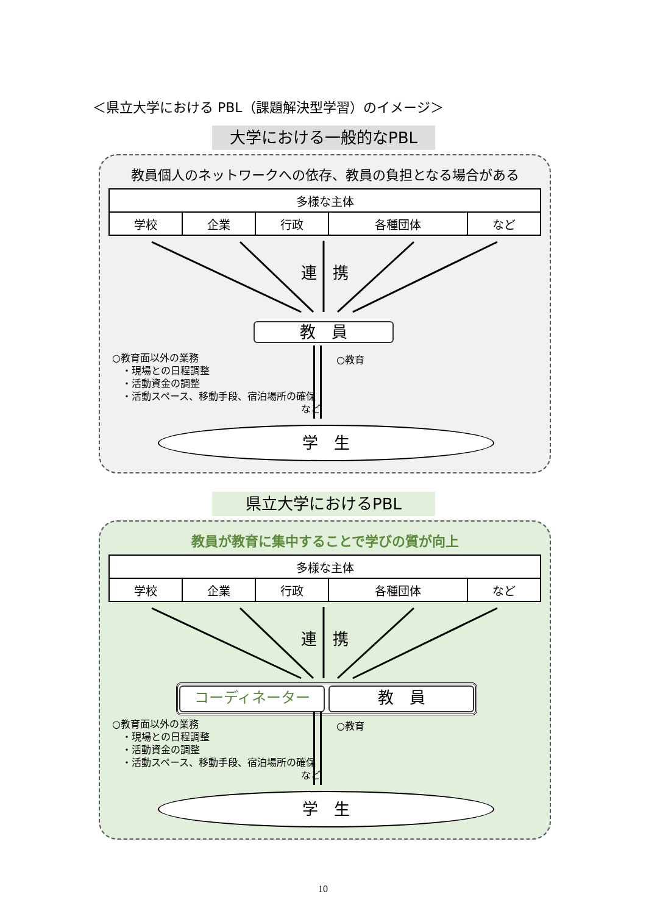＜県立大学における PBL（課題解決型学習）のイメージ＞
大学における一般的なPBL
教員個人のネットワークへの依存、教員の負担となる場合がある
| 多様な主体 | | | | |
| 学校 | 企業 | 行政 | 各種団体 | など |
連　携
教　員
○教育面以外の業務
　・現場との日程調整
　・活動資金の調整
　・活動スペース、移動手段、宿泊場所の確保
など
○教育
学　生
県立大学におけるPBL
教員が教育に集中することで学びの質が向上
| 多様な主体 | | | | |
| 学校 | 企業 | 行政 | 各種団体 | など |
連　携
コーディネーター 教　員
○教育面以外の業務
　・現場との日程調整
　・活動資金の調整
　・活動スペース、移動手段、宿泊場所の確保
など
○教育
学　生
10